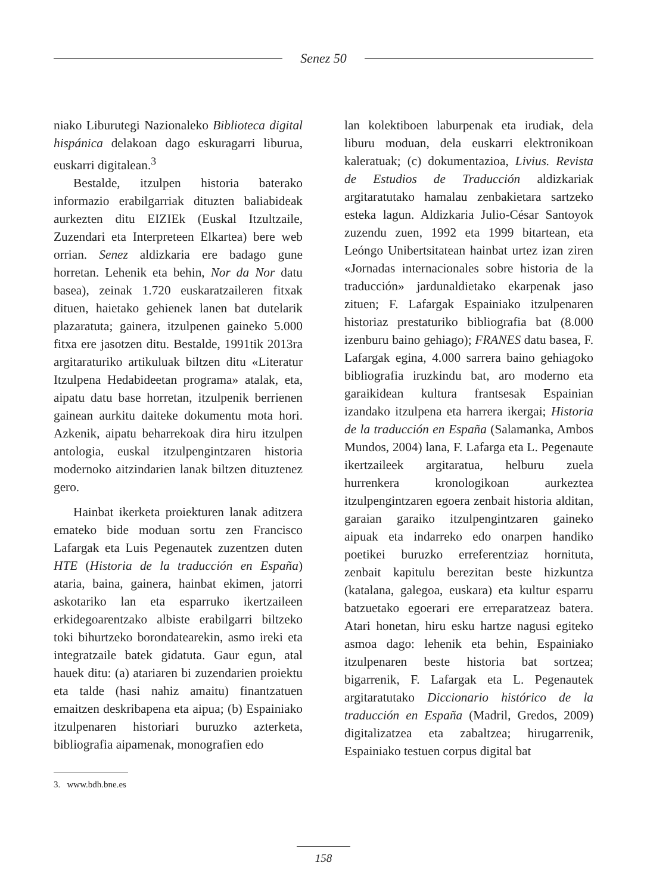Senez 50
niako Liburutegi Nazionaleko Biblioteca digital hispánica delakoan dago eskuragarri liburua, euskarri digitalean.<sup>3</sup>
Bestalde, itzulpen historia baterako informazio erabilgarriak dituzten baliabideak aurkezten ditu EIZIEk (Euskal Itzultzaile, Zuzendari eta Interpreteen Elkartea) bere web orrian. Senez aldizkaria ere badago gune horretan. Lehenik eta behin, Nor da Nor datu basea), zeinak 1.720 euskaratzaileren fitxak dituen, haietako gehienek lanen bat dutelarik plazaratuta; gainera, itzulpenen gaineko 5.000 fitxa ere jasotzen ditu. Bestalde, 1991tik 2013ra argitaraturiko artikuluak biltzen ditu «Literatur Itzulpena Hedabideetan programa» atalak, eta, aipatu datu base horretan, itzulpenik berrienen gainean aurkitu daiteke dokumentu mota hori. Azkenik, aipatu beharrekoak dira hiru itzulpen antologia, euskal itzulpengintzaren historia modernoko aitzindarien lanak biltzen dituztenez gero.
Hainbat ikerketa proiekturen lanak aditzera emateko bide moduan sortu zen Francisco Lafargak eta Luis Pegenautek zuzentzen duten HTE (Historia de la traducción en España) ataria, baina, gainera, hainbat ekimen, jatorri askotariko lan eta esparruko ikertzaileen erkidegoarentzako albiste erabilgarri biltzeko toki bihurtzeko borondatearekin, asmo ireki eta integratzaile batek gidatuta. Gaur egun, atal hauek ditu: (a) atariaren bi zuzendarien proiektu eta talde (hasi nahiz amaitu) finantzatuen emaitzen deskribapena eta aipua; (b) Espainiako itzulpenaren historiari buruzko azterketa, bibliografia aipamenak, monografien edo
lan kolektiboen laburpenak eta irudiak, dela liburu moduan, dela euskarri elektronikoan kaleratuak; (c) dokumentazioa, Livius. Revista de Estudios de Traducción aldizkariak argitaratutako hamalau zenbakietara sartzeko esteka lagun. Aldizkaria Julio-César Santoyok zuzendu zuen, 1992 eta 1999 bitartean, eta Leóngo Unibertsitatean hainbat urtez izan ziren «Jornadas internacionales sobre historia de la traducción» jardunaldietako ekarpenak jaso zituen; F. Lafargak Espainiako itzulpenaren historiaz prestaturiko bibliografia bat (8.000 izenburu baino gehiago); FRANES datu basea, F. Lafargak egina, 4.000 sarrera baino gehiagoko bibliografia iruzkindu bat, aro moderno eta garaikidean kultura frantsesak Espainian izandako itzulpena eta harrera ikergai; Historia de la traducción en España (Salamanka, Ambos Mundos, 2004) lana, F. Lafarga eta L. Pegenaute ikertzaileek argitaratua, helburu zuela hurrenkera kronologikoan aurkeztea itzulpengintzaren egoera zenbait historia alditan, garaian garaiko itzulpengintzaren gaineko aipuak eta indarreko edo onarpen handiko poetikei buruzko erreferentziaz hornituta, zenbait kapitulu berezitan beste hizkuntza (katalana, galegoa, euskara) eta kultur esparru batzuetako egoerari ere erreparatzeaz batera. Atari honetan, hiru esku hartze nagusi egiteko asmoa dago: lehenik eta behin, Espainiako itzulpenaren beste historia bat sortzea; bigarrenik, F. Lafargak eta L. Pegenautek argitaratutako Diccionario histórico de la traducción en España (Madril, Gredos, 2009) digitalizatzea eta zabaltzea; hirugarrenik, Espainiako testuen corpus digital bat
3. www.bdh.bne.es
158